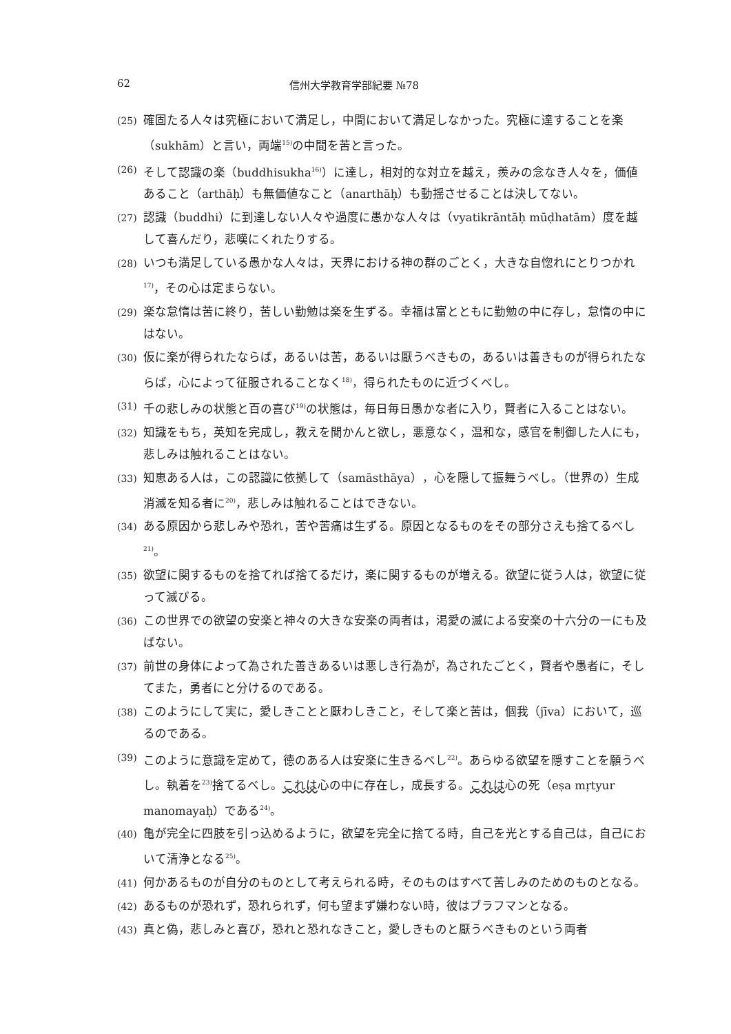62 信州大学教育学部紀要 №78
(25) 確固たる人々は究極において満足し，中間において満足しなかった。究極に達することを楽（sukhām）と言い，両端<sup>15)</sup>の中間を苦と言った。
(26) そして認識の楽（buddhisukha<sup>16)</sup>）に達し，相対的な対立を越え，羨みの念なき人々を，価値あること（arthāḥ）も無価値なこと（anarthāḥ）も動揺させることは決してない。
(27) 認識（buddhi）に到達しない人々や過度に愚かな人々は（vyatikrāntāḥ mūḍhatām）度を越して喜んだり，悲嘆にくれたりする。
(28) いつも満足している愚かな人々は，天界における神の群のごとく，大きな自惚れにとりつかれ<sup>17)</sup>，その心は定まらない。
(29) 楽な怠惰は苦に終り，苦しい勤勉は楽を生ずる。幸福は富とともに勤勉の中に存し，怠惰の中にはない。
(30) 仮に楽が得られたならば，あるいは苦，あるいは厭うべきもの，あるいは善きものが得られたならば，心によって征服されることなく<sup>18)</sup>，得られたものに近づくべし。
(31) 千の悲しみの状態と百の喜び<sup>19)</sup>の状態は，毎日毎日愚かな者に入り，賢者に入ることはない。
(32) 知識をもち，英知を完成し，教えを聞かんと欲し，悪意なく，温和な，感官を制御した人にも，悲しみは触れることはない。
(33) 知恵ある人は，この認識に依拠して（samāsthāya），心を隠して振舞うべし。（世界の）生成消滅を知る者に<sup>20)</sup>，悲しみは触れることはできない。
(34) ある原因から悲しみや恐れ，苦や苦痛は生ずる。原因となるものをその部分さえも捨てるべし<sup>21)</sup>。
(35) 欲望に関するものを捨てれば捨てるだけ，楽に関するものが増える。欲望に従う人は，欲望に従って滅びる。
(36) この世界での欲望の安楽と神々の大きな安楽の両者は，渇愛の滅による安楽の十六分の一にも及ばない。
(37) 前世の身体によって為された善きあるいは悪しき行為が，為されたごとく，賢者や愚者に，そしてまた，勇者にと分けるのである。
(38) このようにして実に，愛しきことと厭わしきこと，そして楽と苦は，個我（jīva）において，巡るのである。
(39) このように意識を定めて，徳のある人は安楽に生きるべし<sup>22)</sup>。あらゆる欲望を隠すことを願うべし。執着を<sup>23)</sup>捨てるべし。これは心の中に存在し，成長する。これは心の死（eṣa mṛtyur manomayaḥ）である<sup>24)</sup>。
(40) 亀が完全に四肢を引っ込めるように，欲望を完全に捨てる時，自己を光とする自己は，自己において清浄となる<sup>25)</sup>。
(41) 何かあるものが自分のものとして考えられる時，そのものはすべて苦しみのためのものとなる。
(42) あるものが恐れず，恐れられず，何も望まず嫌わない時，彼はブラフマンとなる。
(43) 真と偽，悲しみと喜び，恐れと恐れなきこと，愛しきものと厭うべきものという両者